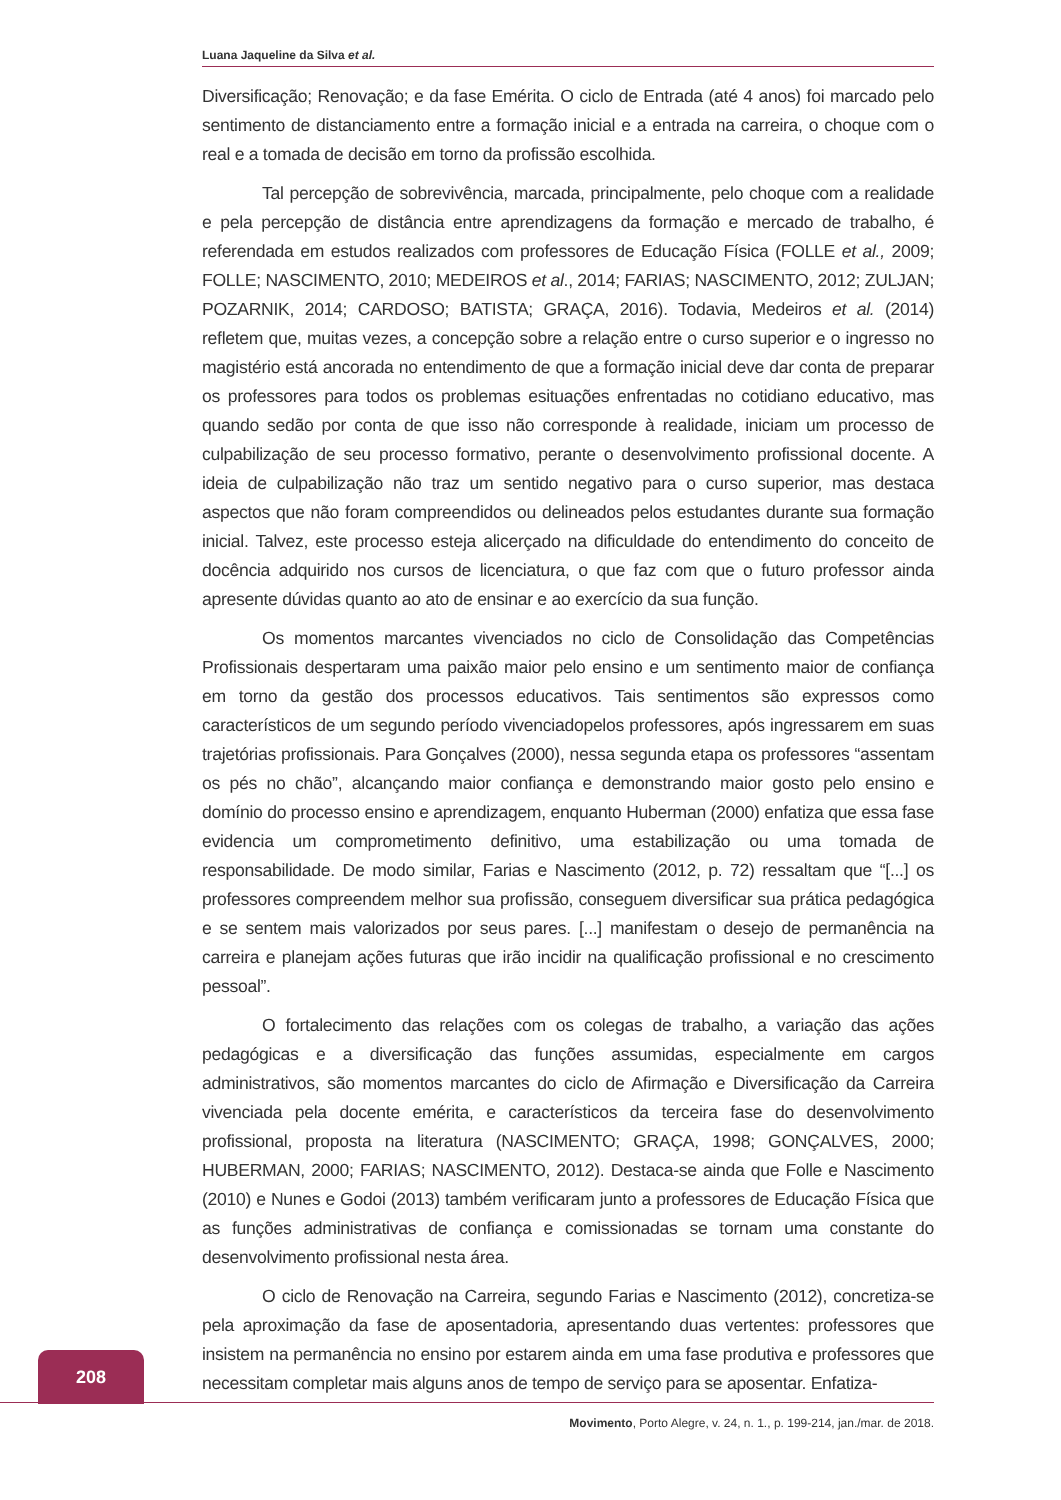Luana Jaqueline da Silva et al.
Diversificação; Renovação; e da fase Emérita. O ciclo de Entrada (até 4 anos) foi marcado pelo sentimento de distanciamento entre a formação inicial e a entrada na carreira, o choque com o real e a tomada de decisão em torno da profissão escolhida.
Tal percepção de sobrevivência, marcada, principalmente, pelo choque com a realidade e pela percepção de distância entre aprendizagens da formação e mercado de trabalho, é referendada em estudos realizados com professores de Educação Física (FOLLE et al., 2009; FOLLE; NASCIMENTO, 2010; MEDEIROS et al., 2014; FARIAS; NASCIMENTO, 2012; ZULJAN; POZARNIK, 2014; CARDOSO; BATISTA; GRAÇA, 2016). Todavia, Medeiros et al. (2014) refletem que, muitas vezes, a concepção sobre a relação entre o curso superior e o ingresso no magistério está ancorada no entendimento de que a formação inicial deve dar conta de preparar os professores para todos os problemas esituações enfrentadas no cotidiano educativo, mas quando sedão por conta de que isso não corresponde à realidade, iniciam um processo de culpabilização de seu processo formativo, perante o desenvolvimento profissional docente. A ideia de culpabilização não traz um sentido negativo para o curso superior, mas destaca aspectos que não foram compreendidos ou delineados pelos estudantes durante sua formação inicial. Talvez, este processo esteja alicerçado na dificuldade do entendimento do conceito de docência adquirido nos cursos de licenciatura, o que faz com que o futuro professor ainda apresente dúvidas quanto ao ato de ensinar e ao exercício da sua função.
Os momentos marcantes vivenciados no ciclo de Consolidação das Competências Profissionais despertaram uma paixão maior pelo ensino e um sentimento maior de confiança em torno da gestão dos processos educativos. Tais sentimentos são expressos como característicos de um segundo período vivenciadopelos professores, após ingressarem em suas trajetórias profissionais. Para Gonçalves (2000), nessa segunda etapa os professores “assentam os pés no chão”, alcançando maior confiança e demonstrando maior gosto pelo ensino e domínio do processo ensino e aprendizagem, enquanto Huberman (2000) enfatiza que essa fase evidencia um comprometimento definitivo, uma estabilização ou uma tomada de responsabilidade. De modo similar, Farias e Nascimento (2012, p. 72) ressaltam que “[...] os professores compreendem melhor sua profissão, conseguem diversificar sua prática pedagógica e se sentem mais valorizados por seus pares. [...] manifestam o desejo de permanência na carreira e planejam ações futuras que irão incidir na qualificação profissional e no crescimento pessoal”.
O fortalecimento das relações com os colegas de trabalho, a variação das ações pedagógicas e a diversificação das funções assumidas, especialmente em cargos administrativos, são momentos marcantes do ciclo de Afirmação e Diversificação da Carreira vivenciada pela docente emérita, e característicos da terceira fase do desenvolvimento profissional, proposta na literatura (NASCIMENTO; GRAÇA, 1998; GONÇALVES, 2000; HUBERMAN, 2000; FARIAS; NASCIMENTO, 2012). Destaca-se ainda que Folle e Nascimento (2010) e Nunes e Godoi (2013) também verificaram junto a professores de Educação Física que as funções administrativas de confiança e comissionadas se tornam uma constante do desenvolvimento profissional nesta área.
O ciclo de Renovação na Carreira, segundo Farias e Nascimento (2012), concretiza-se pela aproximação da fase de aposentadoria, apresentando duas vertentes: professores que insistem na permanência no ensino por estarem ainda em uma fase produtiva e professores que necessitam completar mais alguns anos de tempo de serviço para se aposentar. Enfatiza-
208
Movimento, Porto Alegre, v. 24, n. 1., p. 199-214, jan./mar. de 2018.